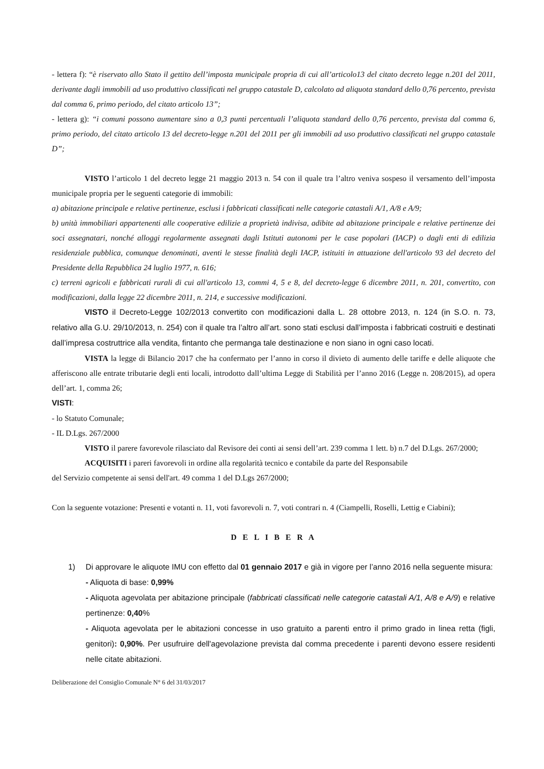- lettera f): “è riservato allo Stato il gettito dell’imposta municipale propria di cui all’articolo13 del citato decreto legge n.201 del 2011, derivante dagli immobili ad uso produttivo classificati nel gruppo catastale D, calcolato ad aliquota standard dello 0,76 percento, prevista dal comma 6, primo periodo, del citato articolo 13”;
- lettera g): “i comuni possono aumentare sino a 0,3 punti percentuali l’aliquota standard dello 0,76 percento, prevista dal comma 6, primo periodo, del citato articolo 13 del decreto-legge n.201 del 2011 per gli immobili ad uso produttivo classificati nel gruppo catastale D”;
VISTO l’articolo 1 del decreto legge 21 maggio 2013 n. 54 con il quale tra l’altro veniva sospeso il versamento dell’imposta municipale propria per le seguenti categorie di immobili:
a) abitazione principale e relative pertinenze, esclusi i fabbricati classificati nelle categorie catastali A/1, A/8 e A/9;
b) unità immobiliari appartenenti alle cooperative edilizie a proprietà indivisa, adibite ad abitazione principale e relative pertinenze dei soci assegnatari, nonché alloggi regolarmente assegnati dagli Istituti autonomi per le case popolari (IACP) o dagli enti di edilizia residenziale pubblica, comunque denominati, aventi le stesse finalità degli IACP, istituiti in attuazione dell'articolo 93 del decreto del Presidente della Repubblica 24 luglio 1977, n. 616;
c) terreni agricoli e fabbricati rurali di cui all'articolo 13, commi 4, 5 e 8, del decreto-legge 6 dicembre 2011, n. 201, convertito, con modificazioni, dalla legge 22 dicembre 2011, n. 214, e successive modificazioni.
VISTO il Decreto-Legge 102/2013 convertito con modificazioni dalla L. 28 ottobre 2013, n. 124 (in S.O. n. 73, relativo alla G.U. 29/10/2013, n. 254) con il quale tra l’altro all’art. sono stati esclusi dall’imposta i fabbricati costruiti e destinati dall’impresa costruttrice alla vendita, fintanto che permanga tale destinazione e non siano in ogni caso locati.
VISTA la legge di Bilancio 2017 che ha confermato per l’anno in corso il divieto di aumento delle tariffe e delle aliquote che afferiscono alle entrate tributarie degli enti locali, introdotto dall’ultima Legge di Stabilità per l’anno 2016 (Legge n. 208/2015), ad opera dell’art. 1, comma 26;
VISTI:
- lo Statuto Comunale;
- IL D.Lgs. 267/2000
VISTO il parere favorevole rilasciato dal Revisore dei conti ai sensi dell’art. 239 comma 1 lett. b) n.7 del D.Lgs. 267/2000;
ACQUISITI i pareri favorevoli in ordine alla regolarità tecnico e contabile da parte del Responsabile
del Servizio competente ai sensi dell'art. 49 comma 1 del D.Lgs 267/2000;
Con la seguente votazione: Presenti e votanti n. 11, voti favorevoli n. 7, voti contrari n. 4 (Ciampelli, Roselli, Lettig e Ciabini);
D E L I B E R A
1) Di approvare le aliquote IMU con effetto dal 01 gennaio 2017 e già in vigore per l’anno 2016 nella seguente misura:
- Aliquota di base: 0,99%
- Aliquota agevolata per abitazione principale (fabbricati classificati nelle categorie catastali A/1, A/8 e A/9) e relative pertinenze: 0,40%
- Aliquota agevolata per le abitazioni concesse in uso gratuito a parenti entro il primo grado in linea retta (figli, genitori): 0,90%. Per usufruire dell'agevolazione prevista dal comma precedente i parenti devono essere residenti nelle citate abitazioni.
Deliberazione del Consiglio Comunale N° 6 del 31/03/2017